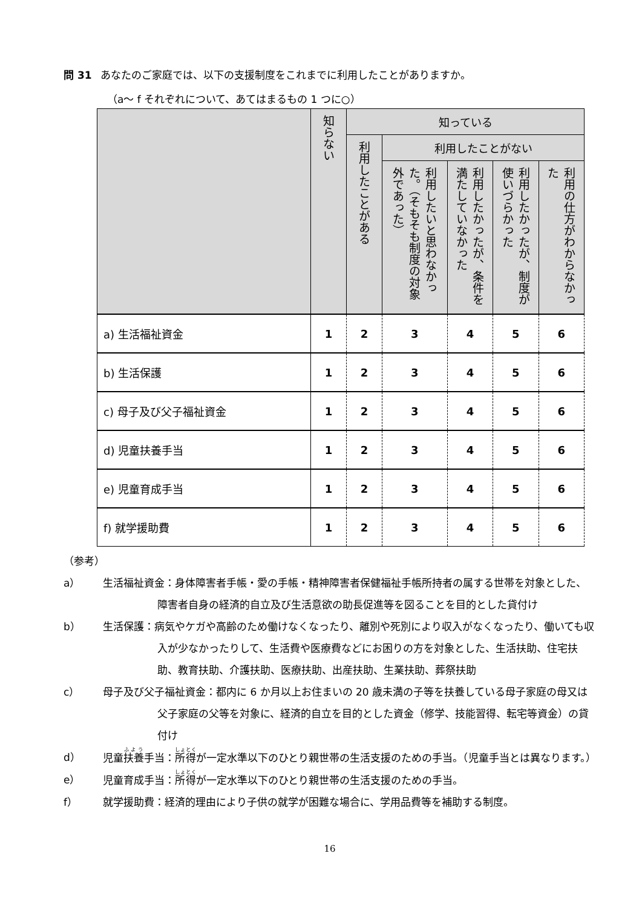問 31 あなたのご家庭では、以下の支援制度をこれまでに利用したことがありますか。
（a～ f それぞれについて、あてはまるもの 1 つに○）
| | 知らない | 知っている | | | | |
| --- | --- | --- | --- | --- | --- | --- |
| | | 利用したことがある | 利用したことがない | | | |
| | | | 利用したいと思わなかった。（そもそも制度の対象外であった） | 利用したかったが、条件を満たしていなかった | 利用したかったが、制度が使いづらかった | 利用の仕方がわからなかった |
| a) 生活福祉資金 | 1 | 2 | 3 | 4 | 5 | 6 |
| b) 生活保護 | 1 | 2 | 3 | 4 | 5 | 6 |
| c) 母子及び父子福祉資金 | 1 | 2 | 3 | 4 | 5 | 6 |
| d) 児童扶養手当 | 1 | 2 | 3 | 4 | 5 | 6 |
| e) 児童育成手当 | 1 | 2 | 3 | 4 | 5 | 6 |
| f) 就学援助費 | 1 | 2 | 3 | 4 | 5 | 6 |
（参考）
a） 生活福祉資金：身体障害者手帳・愛の手帳・精神障害者保健福祉手帳所持者の属する世帯を対象とした、障害者自身の経済的自立及び生活意欲の助長促進等を図ることを目的とした貸付け
b） 生活保護：病気やケガや高齢のため働けなくなったり、離別や死別により収入がなくなったり、働いても収入が少なかったりして、生活費や医療費などにお困りの方を対象とした、生活扶助、住宅扶助、教育扶助、介護扶助、医療扶助、出産扶助、生業扶助、葬祭扶助
c） 母子及び父子福祉資金：都内に 6 か月以上お住まいの 20 歳未満の子等を扶養している母子家庭の母又は父子家庭の父等を対象に、経済的自立を目的とした資金（修学、技能習得、転宅等資金）の貸付け
d） 児童扶養手当：所得が一定水準以下のひとり親世帯の生活支援のための手当。（児童手当とは異なります。）
e） 児童育成手当：所得が一定水準以下のひとり親世帯の生活支援のための手当。
f） 就学援助費：経済的理由により子供の就学が困難な場合に、学用品費等を補助する制度。
16